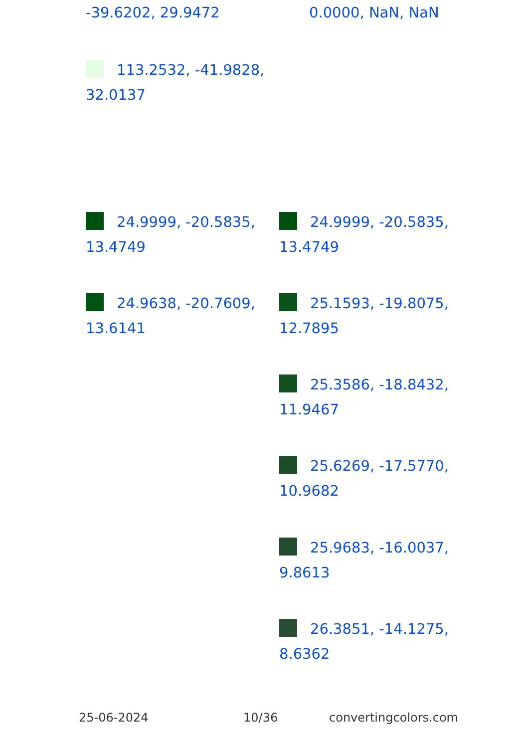-39.6202, 29.9472 0.0000, NaN, NaN
113.2532, -41.9828, 32.0137
24.9999, -20.5835, 13.4749
24.9999, -20.5835, 13.4749
24.9638, -20.7609, 13.6141
25.1593, -19.8075, 12.7895
25.3586, -18.8432, 11.9467
25.6269, -17.5770, 10.9682
25.9683, -16.0037, 9.8613
26.3851, -14.1275, 8.6362
25-06-2024 10/36 convertingcolors.com